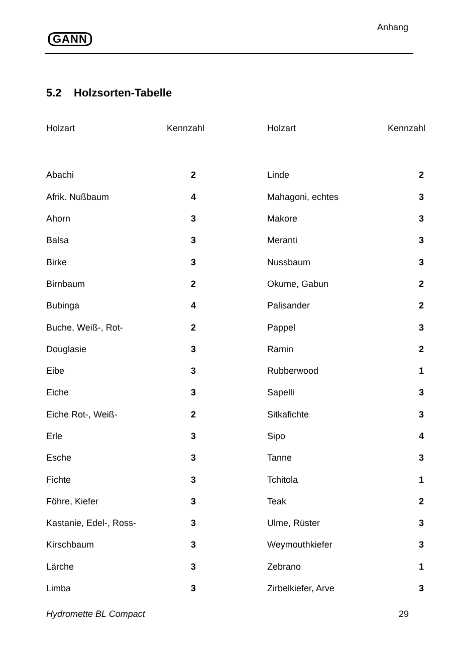GANN
Anhang
5.2 Holzsorten-Tabelle
| Holzart | Kennzahl | Holzart | Kennzahl |
| --- | --- | --- | --- |
| Abachi | 2 | Linde | 2 |
| Afrik. Nußbaum | 4 | Mahagoni, echtes | 3 |
| Ahorn | 3 | Makore | 3 |
| Balsa | 3 | Meranti | 3 |
| Birke | 3 | Nussbaum | 3 |
| Birnbaum | 2 | Okume, Gabun | 2 |
| Bubinga | 4 | Palisander | 2 |
| Buche, Weiß-, Rot- | 2 | Pappel | 3 |
| Douglasie | 3 | Ramin | 2 |
| Eibe | 3 | Rubberwood | 1 |
| Eiche | 3 | Sapelli | 3 |
| Eiche Rot-, Weiß- | 2 | Sitkafichte | 3 |
| Erle | 3 | Sipo | 4 |
| Esche | 3 | Tanne | 3 |
| Fichte | 3 | Tchitola | 1 |
| Föhre, Kiefer | 3 | Teak | 2 |
| Kastanie, Edel-, Ross- | 3 | Ulme, Rüster | 3 |
| Kirschbaum | 3 | Weymouthkiefer | 3 |
| Lärche | 3 | Zebrano | 1 |
| Limba | 3 | Zirbelkiefer, Arve | 3 |
Hydromette BL Compact 29